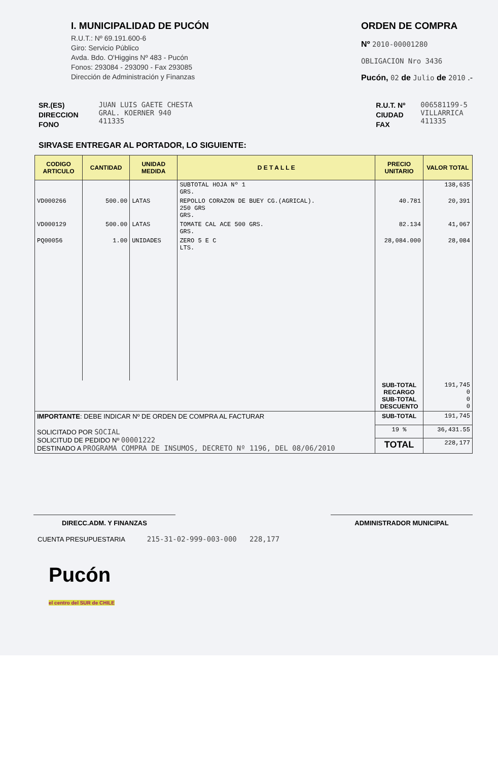I. MUNICIPALIDAD DE PUCÓN
R.U.T.: Nº 69.191.600-6
Giro: Servicio Público
Avda. Bdo. O'Higgins Nº 483 - Pucón
Fonos: 293084 - 293090 - Fax 293085
Dirección de Administración y Finanzas
ORDEN DE COMPRA
Nº 2010-00001280
OBLIGACION Nro 3436
Pucón, 02 de Julio de 2010 .-
SR.(ES)
DIRECCION
FONO
JUAN LUIS GAETE CHESTA
GRAL. KOERNER 940
411335
R.U.T. Nº
CIUDAD
FAX
006581199-5
VILLARRICA
411335
SIRVASE ENTREGAR AL PORTADOR, LO SIGUIENTE:
| CODIGO ARTICULO | CANTIDAD | UNIDAD MEDIDA | D E T A L L E | PRECIO UNITARIO | VALOR TOTAL |
| --- | --- | --- | --- | --- | --- |
| | | | SUBTOTAL HOJA Nº 1 GRS. | | 138,635 |
| VD000266 | 500.00 | LATAS | REPOLLO CORAZON DE BUEY CG.(AGRICAL). 250 GRS GRS. | 40.781 | 20,391 |
| VD000129 | 500.00 | LATAS | TOMATE CAL ACE 500 GRS. GRS. | 82.134 | 41,067 |
| PQ00056 | 1.00 | UNIDADES | ZERO 5 E C LTS. | 28,084.000 | 28,084 |
| | | | | SUB-TOTAL RECARGO SUB-TOTAL DESCUENTO | 191,745 0 0 0 |
| IMPORTANTE : DEBE INDICAR Nº DE ORDEN DE COMPRA AL FACTURAR SOLICITADO POR SOCIAL SOLICITUD DE PEDIDO Nº 00001222 DESTINADO A PROGRAMA COMPRA DE INSUMOS, DECRETO Nº 1196, DEL 08/06/2010 | | | | SUB-TOTAL | 191,745 |
| | | | | 19 % | 36,431.55 |
| | | | | TOTAL | 228,177 |
DIRECC.ADM. Y FINANZAS ADMINISTRADOR MUNICIPAL
CUENTA PRESUPUESTARIA 215-31-02-999-003-000 228,177
Pucón
el centro del SUR de CHILE